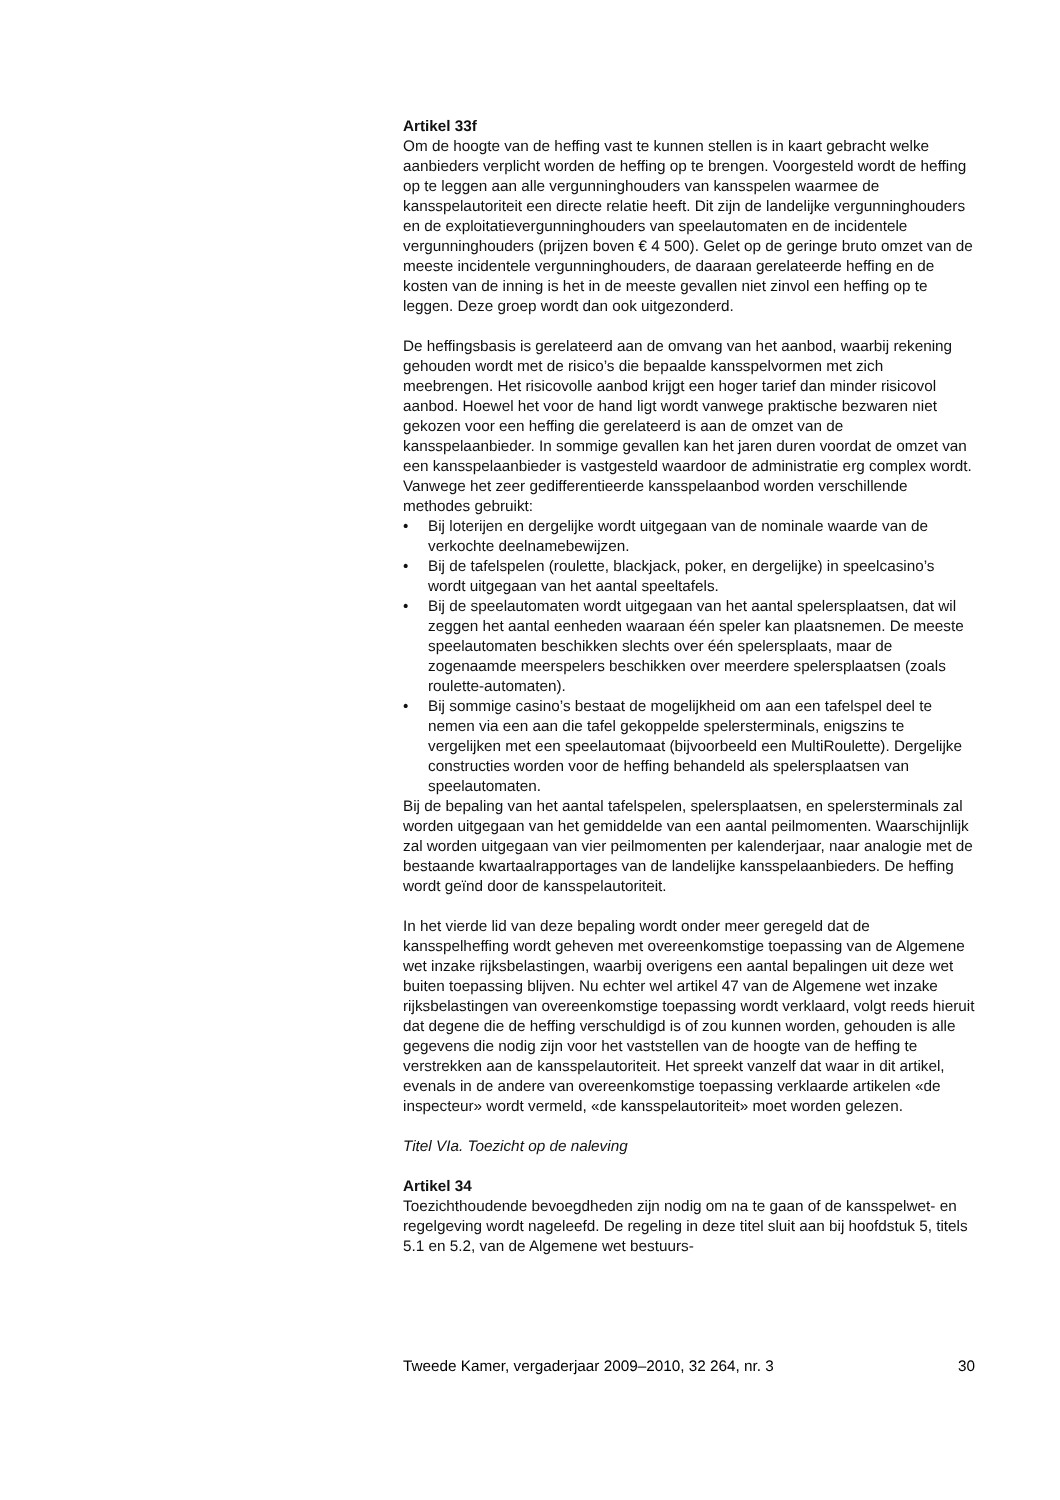Artikel 33f
Om de hoogte van de heffing vast te kunnen stellen is in kaart gebracht welke aanbieders verplicht worden de heffing op te brengen. Voorgesteld wordt de heffing op te leggen aan alle vergunninghouders van kansspelen waarmee de kansspelautoriteit een directe relatie heeft. Dit zijn de landelijke vergunninghouders en de exploitatievergunninghouders van speelautomaten en de incidentele vergunninghouders (prijzen boven € 4 500). Gelet op de geringe bruto omzet van de meeste incidentele vergunninghouders, de daaraan gerelateerde heffing en de kosten van de inning is het in de meeste gevallen niet zinvol een heffing op te leggen. Deze groep wordt dan ook uitgezonderd.
De heffingsbasis is gerelateerd aan de omvang van het aanbod, waarbij rekening gehouden wordt met de risico’s die bepaalde kansspelvormen met zich meebrengen. Het risicovolle aanbod krijgt een hoger tarief dan minder risicovol aanbod. Hoewel het voor de hand ligt wordt vanwege praktische bezwaren niet gekozen voor een heffing die gerelateerd is aan de omzet van de kansspelaanbieder. In sommige gevallen kan het jaren duren voordat de omzet van een kansspelaanbieder is vastgesteld waardoor de administratie erg complex wordt. Vanwege het zeer gedifferentieerde kansspelaanbod worden verschillende methodes gebruikt:
• Bij loterijen en dergelijke wordt uitgegaan van de nominale waarde van de verkochte deelnamebewijzen.
• Bij de tafelspelen (roulette, blackjack, poker, en dergelijke) in speelcasino’s wordt uitgegaan van het aantal speeltafels.
• Bij de speelautomaten wordt uitgegaan van het aantal spelersplaatsen, dat wil zeggen het aantal eenheden waaraan één speler kan plaatsnemen. De meeste speelautomaten beschikken slechts over één spelersplaats, maar de zogenaamde meerspelers beschikken over meerdere spelersplaatsen (zoals roulette-automaten).
• Bij sommige casino’s bestaat de mogelijkheid om aan een tafelspel deel te nemen via een aan die tafel gekoppelde spelersterminals, enigszins te vergelijken met een speelautomaat (bijvoorbeeld een MultiRoulette). Dergelijke constructies worden voor de heffing behandeld als spelersplaatsen van speelautomaten.
Bij de bepaling van het aantal tafelspelen, spelersplaatsen, en spelersterminals zal worden uitgegaan van het gemiddelde van een aantal peilmomenten. Waarschijnlijk zal worden uitgegaan van vier peilmomenten per kalenderjaar, naar analogie met de bestaande kwartaalrapportages van de landelijke kansspelaanbieders. De heffing wordt geïnd door de kansspelautoriteit.
In het vierde lid van deze bepaling wordt onder meer geregeld dat de kansspelheffing wordt geheven met overeenkomstige toepassing van de Algemene wet inzake rijksbelastingen, waarbij overigens een aantal bepalingen uit deze wet buiten toepassing blijven. Nu echter wel artikel 47 van de Algemene wet inzake rijksbelastingen van overeenkomstige toepassing wordt verklaard, volgt reeds hieruit dat degene die de heffing verschuldigd is of zou kunnen worden, gehouden is alle gegevens die nodig zijn voor het vaststellen van de hoogte van de heffing te verstrekken aan de kansspelautoriteit. Het spreekt vanzelf dat waar in dit artikel, evenals in de andere van overeenkomstige toepassing verklaarde artikelen «de inspecteur» wordt vermeld, «de kansspelautoriteit» moet worden gelezen.
Titel VIa. Toezicht op de naleving
Artikel 34
Toezichthoudende bevoegdheden zijn nodig om na te gaan of de kansspelwet- en regelgeving wordt nageleefd. De regeling in deze titel sluit aan bij hoofdstuk 5, titels 5.1 en 5.2, van de Algemene wet bestuurs-
Tweede Kamer, vergaderjaar 2009–2010, 32 264, nr. 3 30